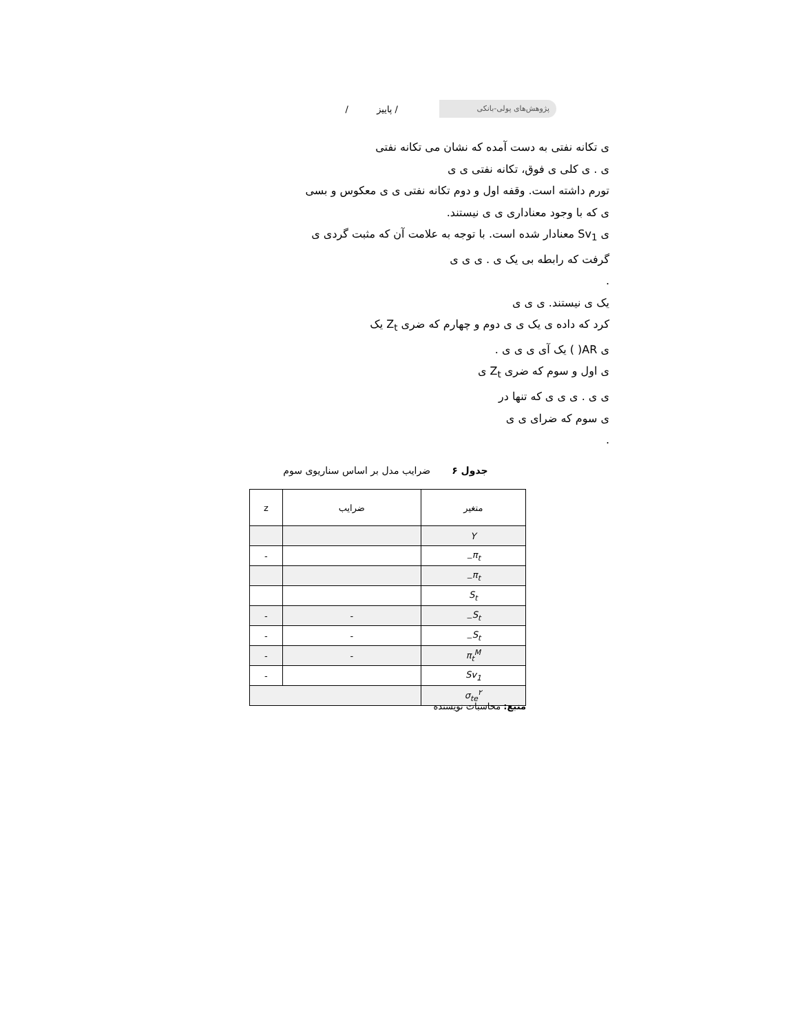پژوهش‌های پولی-بانکی
/ پاییز /
ی تکانه نفتی به دست آمده که نشان می تکانه نفتی
ی . ی کلی ی فوق، تکانه نفتی ی ی
تورم داشته است. وقفه اول و دوم تکانه نفتی ی ی معکوس و بسی
ی که با وجود معناداری ی ی نیستند.
ی Sv<sub>1</sub> معنادار شده است. با توجه به علامت آن که مثبت گردی ی
گرفت که رابطه بی یک ی . ی ی ی
.
یک ی نیستند. ی ی ی
کرد که داده ی یک ی ی دوم و چهارم که ضری Z<sub>t</sub> یک
ی AR( ) یک آی ی ی ی .
ی اول و سوم که ضری Z<sub>t</sub> ی
ی ی . ی ی ی که تنها در
ی سوم که ضرای ی ی
.
جدول ۶ ضرایب مدل بر اساس سناریوی سوم
| متغیر | ضرایب | z |
| --- | --- | --- |
| Y | | |
| π<sub>t−</sub> | | - |
| π<sub>t−</sub> | | |
| S<sub>t</sub> | | |
| S<sub>t−</sub> | - | - |
| S<sub>t−</sub> | - | - |
| π<sub>t</sub><sup>M</sup> | - | - |
| Sv<sub>1</sub> | | - |
| σ<sub>te</sub><sup>۲</sup> | | |
منبع: محاسبات نویسنده